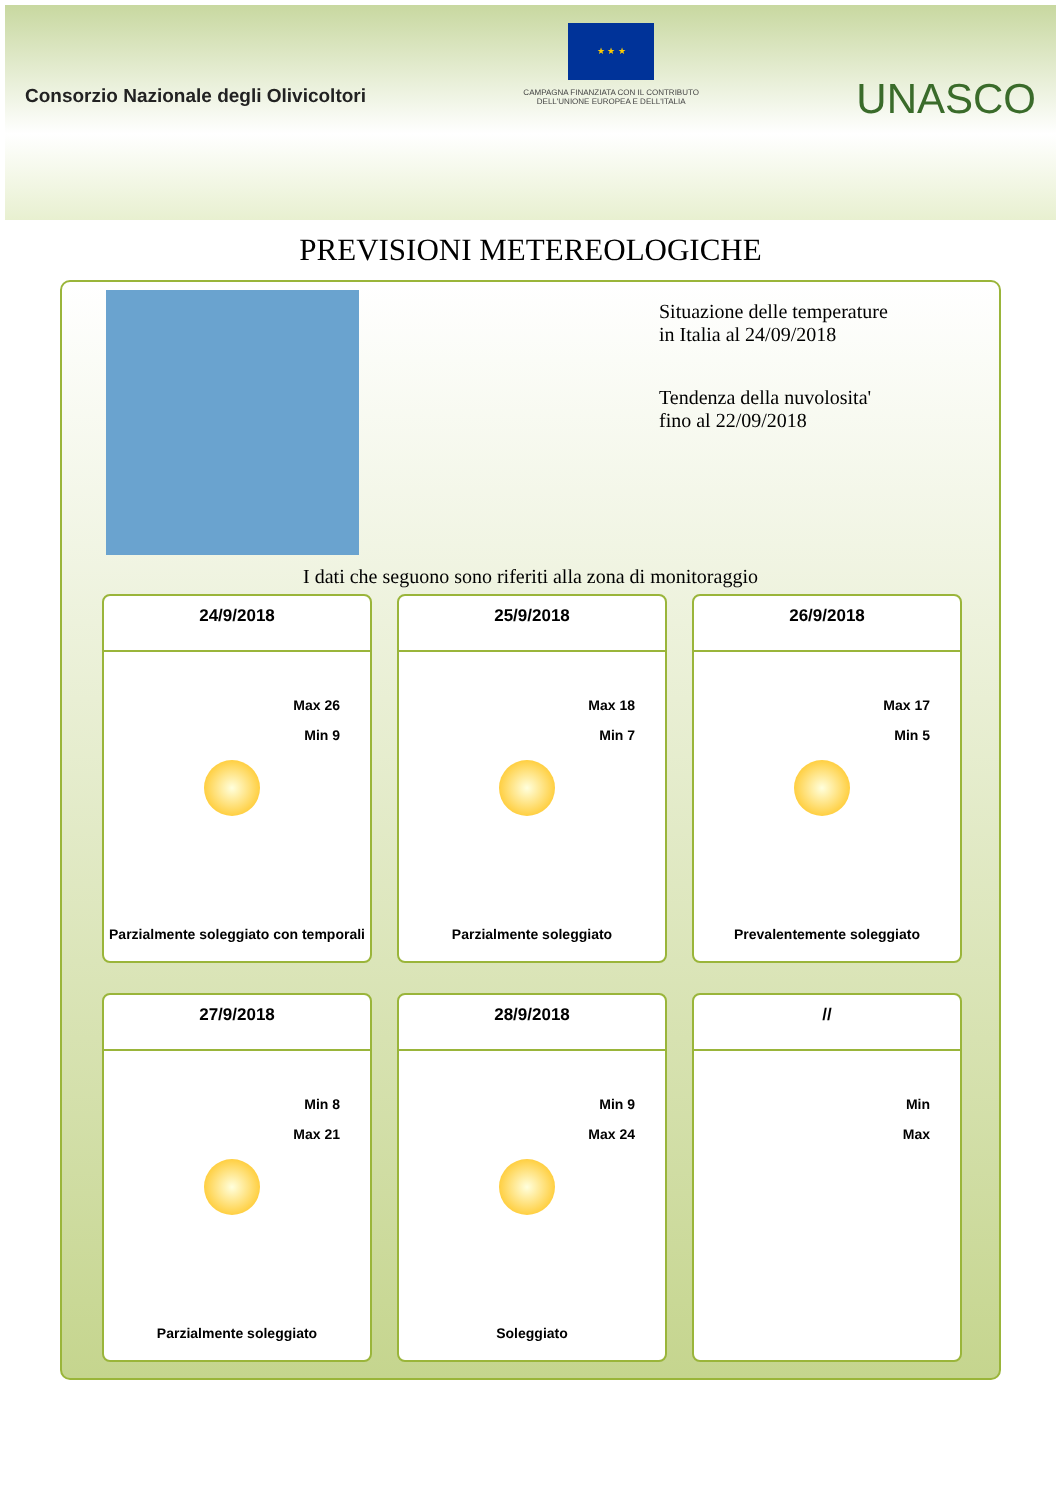Consorzio Nazionale degli Olivicoltori
★ ★ ★
CAMPAGNA FINANZIATA CON IL CONTRIBUTO
DELL'UNIONE EUROPEA E DELL'ITALIA
UNASCO
PREVISIONI METEREOLOGICHE
Situazione delle temperature in Italia al 24/09/2018
Tendenza della nuvolosita' fino al 22/09/2018
I dati che seguono sono riferiti alla zona di monitoraggio
24/9/2018
Max 26
Min 9
Parzialmente soleggiato con temporali
25/9/2018
Max 18
Min 7
Parzialmente soleggiato
26/9/2018
Max 17
Min 5
Prevalentemente soleggiato
27/9/2018
Min 8
Max 21
Parzialmente soleggiato
28/9/2018
Min 9
Max 24
Soleggiato
//
Min
Max